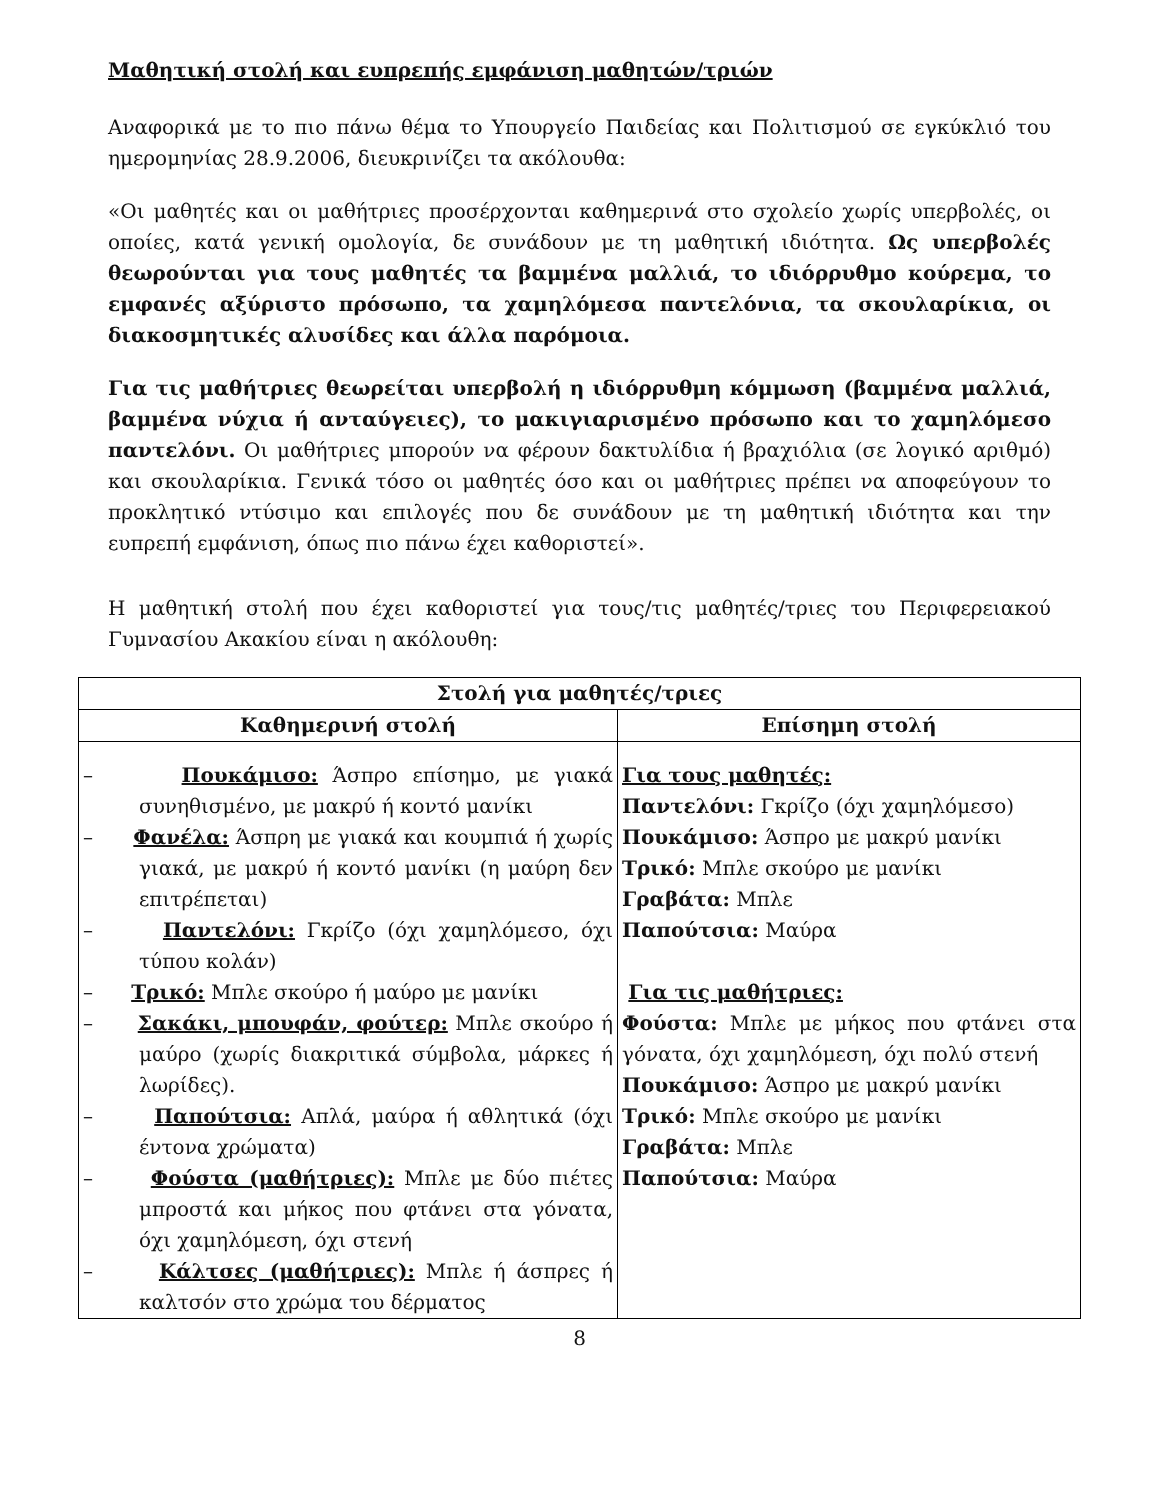Μαθητική στολή και ευπρεπής εμφάνιση μαθητών/τριών
Αναφορικά με το πιο πάνω θέμα το Υπουργείο Παιδείας και Πολιτισμού σε εγκύκλιό του ημερομηνίας 28.9.2006, διευκρινίζει τα ακόλουθα:
«Οι μαθητές και οι μαθήτριες προσέρχονται καθημερινά στο σχολείο χωρίς υπερβολές, οι οποίες, κατά γενική ομολογία, δε συνάδουν με τη μαθητική ιδιότητα. Ως υπερβολές θεωρούνται για τους μαθητές τα βαμμένα μαλλιά, το ιδιόρρυθμο κούρεμα, το εμφανές αξύριστο πρόσωπο, τα χαμηλόμεσα παντελόνια, τα σκουλαρίκια, οι διακοσμητικές αλυσίδες και άλλα παρόμοια.
Για τις μαθήτριες θεωρείται υπερβολή η ιδιόρρυθμη κόμμωση (βαμμένα μαλλιά, βαμμένα νύχια ή ανταύγειες), το μακιγιαρισμένο πρόσωπο και το χαμηλόμεσο παντελόνι. Οι μαθήτριες μπορούν να φέρουν δακτυλίδια ή βραχιόλια (σε λογικό αριθμό) και σκουλαρίκια. Γενικά τόσο οι μαθητές όσο και οι μαθήτριες πρέπει να αποφεύγουν το προκλητικό ντύσιμο και επιλογές που δε συνάδουν με τη μαθητική ιδιότητα και την ευπρεπή εμφάνιση, όπως πιο πάνω έχει καθοριστεί».
Η μαθητική στολή που έχει καθοριστεί για τους/τις μαθητές/τριες του Περιφερειακού Γυμνασίου Ακακίου είναι η ακόλουθη:
| Στολή για μαθητές/τριες | |
| --- | --- |
| Καθημερινή στολή | Επίσημη στολή |
| – Πουκάμισο: Άσπρο επίσημο, με γιακά συνηθισμένο, με μακρύ ή κοντό μανίκι – Φανέλα: Άσπρη με γιακά και κουμπιά ή χωρίς γιακά, με μακρύ ή κοντό μανίκι (η μαύρη δεν επιτρέπεται) – Παντελόνι: Γκρίζο (όχι χαμηλόμεσο, όχι τύπου κολάν) – Τρικό: Μπλε σκούρο ή μαύρο με μανίκι – Σακάκι, μπουφάν, φούτερ: Μπλε σκούρο ή μαύρο (χωρίς διακριτικά σύμβολα, μάρκες ή λωρίδες). – Παπούτσια: Απλά, μαύρα ή αθλητικά (όχι έντονα χρώματα) – Φούστα (μαθήτριες): Μπλε με δύο πιέτες μπροστά και μήκος που φτάνει στα γόνατα, όχι χαμηλόμεση, όχι στενή – Κάλτσες (μαθήτριες): Μπλε ή άσπρες ή καλτσόν στο χρώμα του δέρματος | Για τους μαθητές: Παντελόνι: Γκρίζο (όχι χαμηλόμεσο) Πουκάμισο: Άσπρο με μακρύ μανίκι Τρικό: Μπλε σκούρο με μανίκι Γραβάτα: Μπλε Παπούτσια: Μαύρα Για τις μαθήτριες: Φούστα: Μπλε με μήκος που φτάνει στα γόνατα, όχι χαμηλόμεση, όχι πολύ στενή Πουκάμισο: Άσπρο με μακρύ μανίκι Τρικό: Μπλε σκούρο με μανίκι Γραβάτα: Μπλε Παπούτσια: Μαύρα |
8